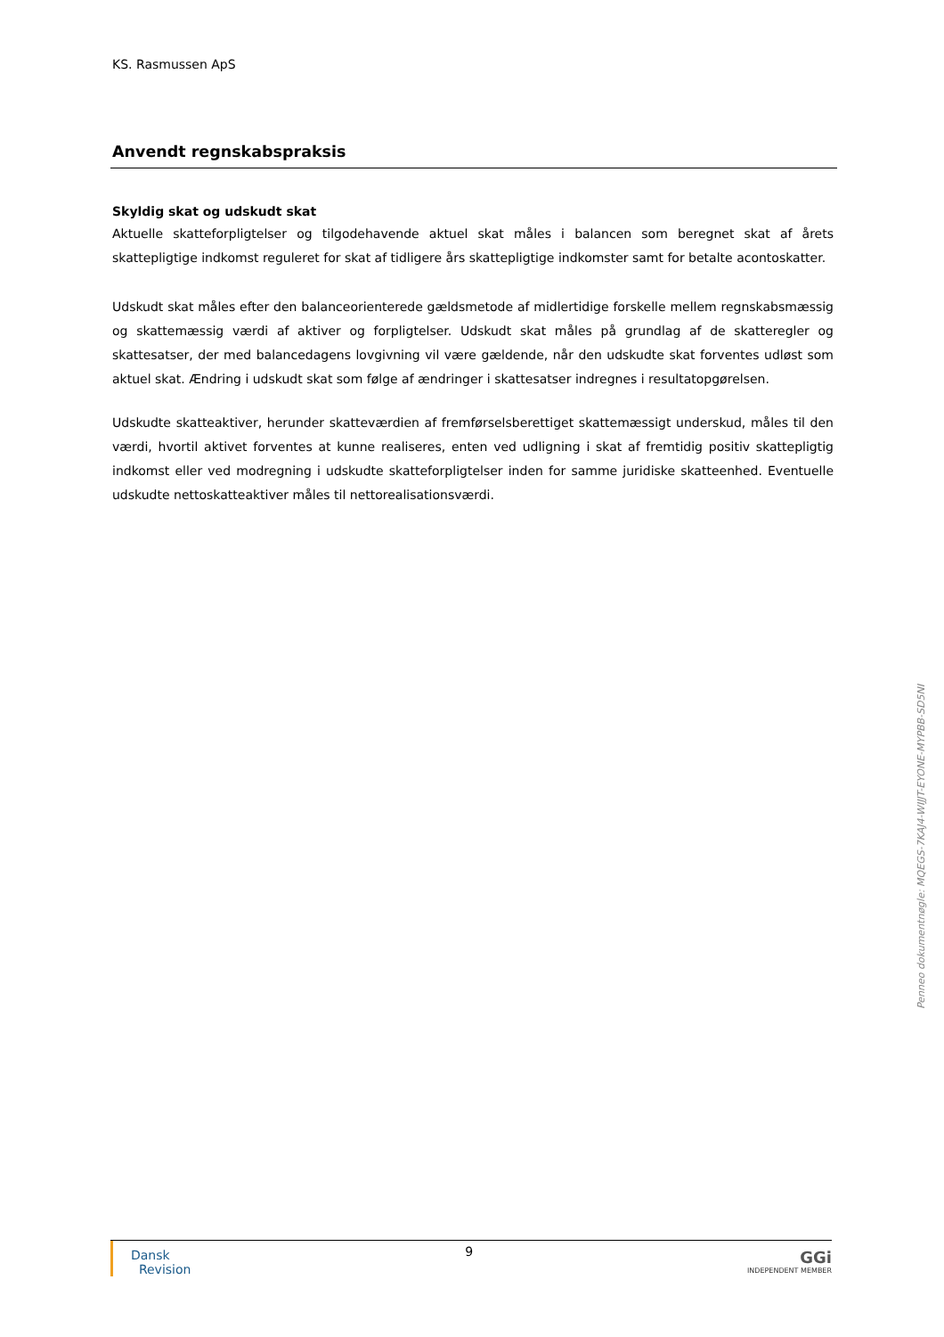KS. Rasmussen ApS
Anvendt regnskabspraksis
Skyldig skat og udskudt skat
Aktuelle skatteforpligtelser og tilgodehavende aktuel skat måles i balancen som beregnet skat af årets skattepligtige indkomst reguleret for skat af tidligere års skattepligtige indkomster samt for betalte acontoskatter.
Udskudt skat måles efter den balanceorienterede gældsmetode af midlertidige forskelle mellem regnskabsmæssig og skattemæssig værdi af aktiver og forpligtelser. Udskudt skat måles på grundlag af de skatteregler og skattesatser, der med balancedagens lovgivning vil være gældende, når den udskudte skat forventes udløst som aktuel skat. Ændring i udskudt skat som følge af ændringer i skattesatser indregnes i resultatopgørelsen.
Udskudte skatteaktiver, herunder skatteværdien af fremførselsberettiget skattemæssigt underskud, måles til den værdi, hvortil aktivet forventes at kunne realiseres, enten ved udligning i skat af fremtidig positiv skattepligtig indkomst eller ved modregning i udskudte skatteforpligtelser inden for samme juridiske skatteenhed. Eventuelle udskudte nettoskatteaktiver måles til nettorealisationsværdi.
Dansk
Revision
9
GGi
INDEPENDENT MEMBER
Penneo dokumentnøgle: MQEGS-7KAJ4-WIJJT-EYONE-MYPBB-SD5NI